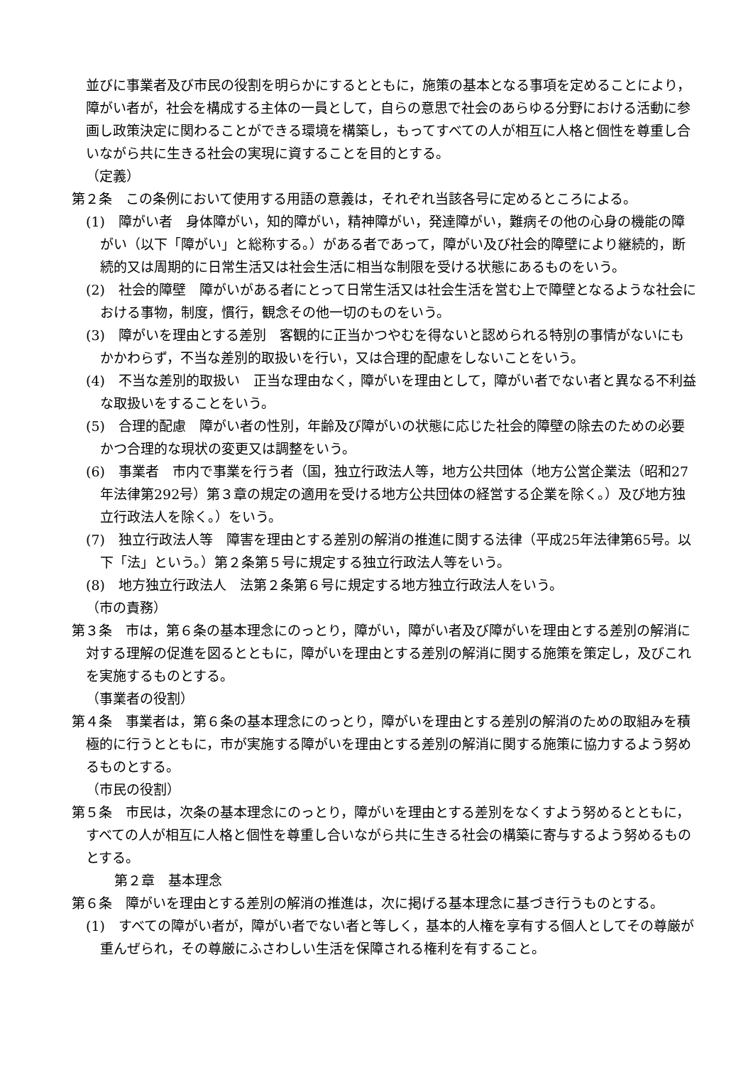並びに事業者及び市民の役割を明らかにするとともに，施策の基本となる事項を定めることにより，障がい者が，社会を構成する主体の一員として，自らの意思で社会のあらゆる分野における活動に参画し政策決定に関わることができる環境を構築し，もってすべての人が相互に人格と個性を尊重し合いながら共に生きる社会の実現に資することを目的とする。
（定義）
第２条　この条例において使用する用語の意義は，それぞれ当該各号に定めるところによる。
(1)　障がい者　身体障がい，知的障がい，精神障がい，発達障がい，難病その他の心身の機能の障がい（以下「障がい」と総称する。）がある者であって，障がい及び社会的障壁により継続的，断続的又は周期的に日常生活又は社会生活に相当な制限を受ける状態にあるものをいう。
(2)　社会的障壁　障がいがある者にとって日常生活又は社会生活を営む上で障壁となるような社会における事物，制度，慣行，観念その他一切のものをいう。
(3)　障がいを理由とする差別　客観的に正当かつやむを得ないと認められる特別の事情がないにもかかわらず，不当な差別的取扱いを行い，又は合理的配慮をしないことをいう。
(4)　不当な差別的取扱い　正当な理由なく，障がいを理由として，障がい者でない者と異なる不利益な取扱いをすることをいう。
(5)　合理的配慮　障がい者の性別，年齢及び障がいの状態に応じた社会的障壁の除去のための必要かつ合理的な現状の変更又は調整をいう。
(6)　事業者　市内で事業を行う者（国，独立行政法人等，地方公共団体（地方公営企業法（昭和27年法律第292号）第３章の規定の適用を受ける地方公共団体の経営する企業を除く。）及び地方独立行政法人を除く。）をいう。
(7)　独立行政法人等　障害を理由とする差別の解消の推進に関する法律（平成25年法律第65号。以下「法」という。）第２条第５号に規定する独立行政法人等をいう。
(8)　地方独立行政法人　法第２条第６号に規定する地方独立行政法人をいう。
（市の責務）
第３条　市は，第６条の基本理念にのっとり，障がい，障がい者及び障がいを理由とする差別の解消に対する理解の促進を図るとともに，障がいを理由とする差別の解消に関する施策を策定し，及びこれを実施するものとする。
（事業者の役割）
第４条　事業者は，第６条の基本理念にのっとり，障がいを理由とする差別の解消のための取組みを積極的に行うとともに，市が実施する障がいを理由とする差別の解消に関する施策に協力するよう努めるものとする。
（市民の役割）
第５条　市民は，次条の基本理念にのっとり，障がいを理由とする差別をなくすよう努めるとともに，すべての人が相互に人格と個性を尊重し合いながら共に生きる社会の構築に寄与するよう努めるものとする。
第２章　基本理念
第６条　障がいを理由とする差別の解消の推進は，次に掲げる基本理念に基づき行うものとする。
(1)　すべての障がい者が，障がい者でない者と等しく，基本的人権を享有する個人としてその尊厳が重んぜられ，その尊厳にふさわしい生活を保障される権利を有すること。